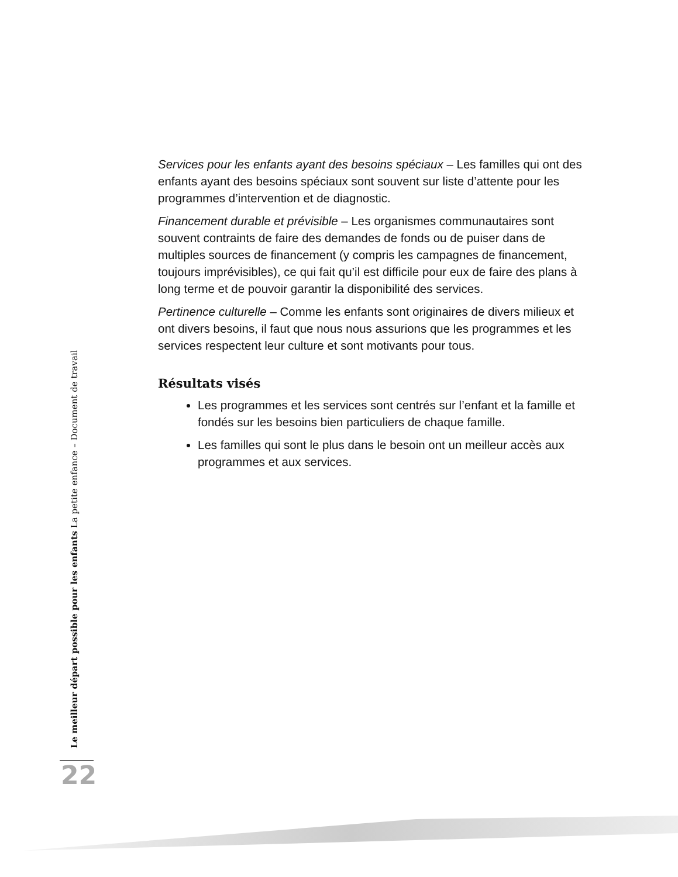Services pour les enfants ayant des besoins spéciaux – Les familles qui ont des enfants ayant des besoins spéciaux sont souvent sur liste d’attente pour les programmes d’intervention et de diagnostic.
Financement durable et prévisible – Les organismes communautaires sont souvent contraints de faire des demandes de fonds ou de puiser dans de multiples sources de financement (y compris les campagnes de financement, toujours imprévisibles), ce qui fait qu’il est difficile pour eux de faire des plans à long terme et de pouvoir garantir la disponibilité des services.
Pertinence culturelle – Comme les enfants sont originaires de divers milieux et ont divers besoins, il faut que nous nous assurions que les programmes et les services respectent leur culture et sont motivants pour tous.
Résultats visés
Les programmes et les services sont centrés sur l’enfant et la famille et fondés sur les besoins bien particuliers de chaque famille.
Les familles qui sont le plus dans le besoin ont un meilleur accès aux programmes et aux services.
Le meilleur départ possible pour les enfants La petite enfance – Document de travail
22